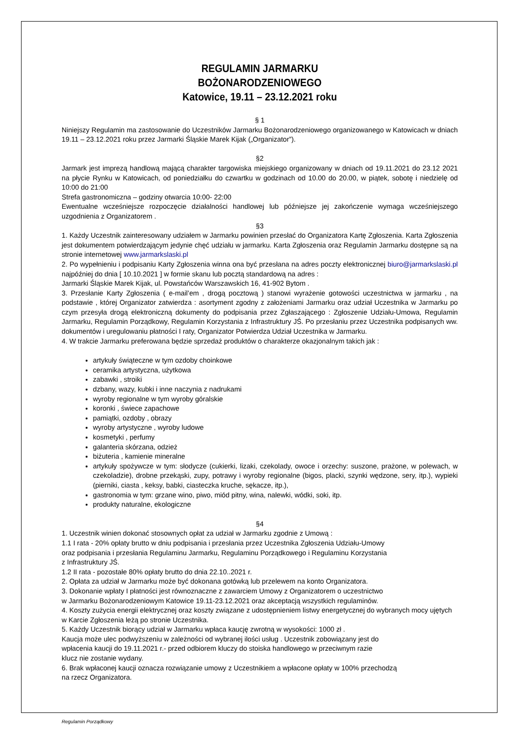REGULAMIN JARMARKU
BOŻONARODZENIOWEGO
Katowice, 19.11 – 23.12.2021 roku
§ 1
Niniejszy Regulamin ma zastosowanie do Uczestników Jarmarku Bożonarodzeniowego organizowanego w Katowicach w dniach 19.11 – 23.12.2021 roku przez Jarmarki Śląskie Marek Kijak („Organizator”).
§2
Jarmark jest imprezą handlową mającą charakter targowiska miejskiego organizowany w dniach od 19.11.2021 do 23.12 2021 na płycie Rynku w Katowicach, od poniedziałku do czwartku w godzinach od 10.00 do 20.00, w piątek, sobotę i niedzielę od 10:00 do 21:00
Strefa gastronomiczna – godziny otwarcia 10:00- 22:00
Ewentualne wcześniejsze rozpoczęcie działalności handlowej lub późniejsze jej zakończenie wymaga wcześniejszego uzgodnienia z Organizatorem .
§3
1. Każdy Uczestnik zainteresowany udziałem w Jarmarku powinien przesłać do Organizatora Kartę Zgłoszenia. Karta Zgłoszenia jest dokumentem potwierdzającym jedynie chęć udziału w jarmarku. Karta Zgłoszenia oraz Regulamin Jarmarku dostępne są na stronie internetowej www.jarmarkslaski.pl
2. Po wypełnieniu i podpisaniu Karty Zgłoszenia winna ona być przesłana na adres poczty elektronicznej biuro@jarmarkslaski.pl najpóźniej do dnia [ 10.10.2021 ] w formie skanu lub pocztą standardową na adres :
Jarmarki Śląskie Marek Kijak, ul. Powstańców Warszawskich 16, 41-902 Bytom .
3. Przesłanie Karty Zgłoszenia ( e-mail’em , drogą pocztową ) stanowi wyrażenie gotowości uczestnictwa w jarmarku , na podstawie , której Organizator zatwierdza : asortyment zgodny z założeniami Jarmarku oraz udział Uczestnika w Jarmarku po czym przesyła drogą elektroniczną dokumenty do podpisania przez Zgłaszającego : Zgłoszenie Udziału-Umowa, Regulamin Jarmarku, Regulamin Porządkowy, Regulamin Korzystania z Infrastruktury JŚ. Po przesłaniu przez Uczestnika podpisanych ww. dokumentów i uregulowaniu płatności I raty, Organizator Potwierdza Udział Uczestnika w Jarmarku.
4. W trakcie Jarmarku preferowana będzie sprzedaż produktów o charakterze okazjonalnym takich jak :
artykuły świąteczne w tym ozdoby choinkowe
ceramika artystyczna, użytkowa
zabawki , stroiki
dzbany, wazy, kubki i inne naczynia z nadrukami
wyroby regionalne w tym wyroby góralskie
koronki , świece zapachowe
pamiątki, ozdoby , obrazy
wyroby artystyczne , wyroby ludowe
kosmetyki , perfumy
galanteria skórzana, odzież
biżuteria , kamienie mineralne
artykuły spożywcze w tym: słodycze (cukierki, lizaki, czekolady, owoce i orzechy: suszone, prażone, w polewach, w czekoladzie), drobne przekąski, zupy, potrawy i wyroby regionalne (bigos, placki, szynki wędzone, sery, itp.), wypieki (pierniki, ciasta , keksy, babki, ciasteczka kruche, sękacze, itp.),
gastronomia w tym: grzane wino, piwo, miód pitny, wina, nalewki, wódki, soki, itp.
produkty naturalne, ekologiczne
§4
1. Uczestnik winien dokonać stosownych opłat za udział w Jarmarku zgodnie z Umową :
1.1 I rata - 20% opłaty brutto w dniu podpisania i przesłania przez Uczestnika Zgłoszenia Udziału-Umowy
oraz podpisania i przesłania Regulaminu Jarmarku, Regulaminu Porządkowego i Regulaminu Korzystania
z Infrastruktury JŚ.
1.2 II rata - pozostałe 80% opłaty brutto do dnia 22.10..2021 r.
2. Opłata za udział w Jarmarku może być dokonana gotówką lub przelewem na konto Organizatora.
3. Dokonanie wpłaty I płatności jest równoznaczne z zawarciem Umowy z Organizatorem o uczestnictwo
w Jarmarku Bożonarodzeniowym Katowice 19.11-23.12.2021 oraz akceptacją wszystkich regulaminów.
4. Koszty zużycia energii elektrycznej oraz koszty związane z udostępnieniem listwy energetycznej do wybranych mocy ujętych w Karcie Zgłoszenia leżą po stronie Uczestnika.
5. Każdy Uczestnik biorący udział w Jarmarku wpłaca kaucję zwrotną w wysokości: 1000 zł .
Kaucja może ulec podwyższeniu w zależności od wybranej ilości usług . Uczestnik zobowiązany jest do
wpłacenia kaucji do 19.11.2021 r.- przed odbiorem kluczy do stoiska handlowego w przeciwnym razie
klucz nie zostanie wydany.
6. Brak wpłaconej kaucji oznacza rozwiązanie umowy z Uczestnikiem a wpłacone opłaty w 100% przechodzą
na rzecz Organizatora.
Regulamin Porządkowy